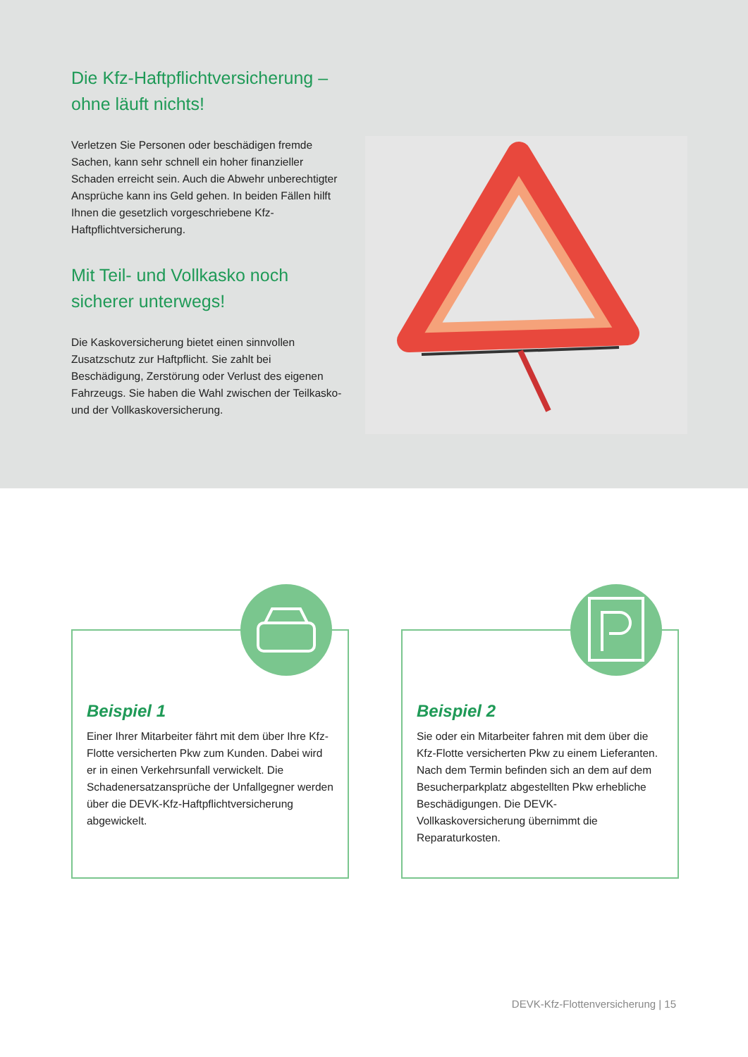Die Kfz-Haftpflichtversicherung – ohne läuft nichts!
Verletzen Sie Personen oder beschädigen fremde Sachen, kann sehr schnell ein hoher finanzieller Schaden erreicht sein. Auch die Abwehr unberechtigter Ansprüche kann ins Geld gehen. In beiden Fällen hilft Ihnen die gesetzlich vorgeschriebene Kfz-Haftpflichtversicherung.
Mit Teil- und Vollkasko noch sicherer unterwegs!
Die Kaskoversicherung bietet einen sinnvollen Zusatzschutz zur Haftpflicht. Sie zahlt bei Beschädigung, Zerstörung oder Verlust des eigenen Fahrzeugs. Sie haben die Wahl zwischen der Teilkasko- und der Vollkaskoversicherung.
Beispiel 1
Einer Ihrer Mitarbeiter fährt mit dem über Ihre Kfz-Flotte versicherten Pkw zum Kunden. Dabei wird er in einen Verkehrsunfall verwickelt. Die Schadenersatzansprüche der Unfallgegner werden über die DEVK-Kfz-Haftpflichtversicherung abgewickelt.
Beispiel 2
Sie oder ein Mitarbeiter fahren mit dem über die Kfz-Flotte versicherten Pkw zu einem Lieferanten. Nach dem Termin befinden sich an dem auf dem Besucherparkplatz abgestellten Pkw erhebliche Beschädigungen. Die DEVK-Vollkaskoversicherung übernimmt die Reparaturkosten.
DEVK-Kfz-Flottenversicherung | 15